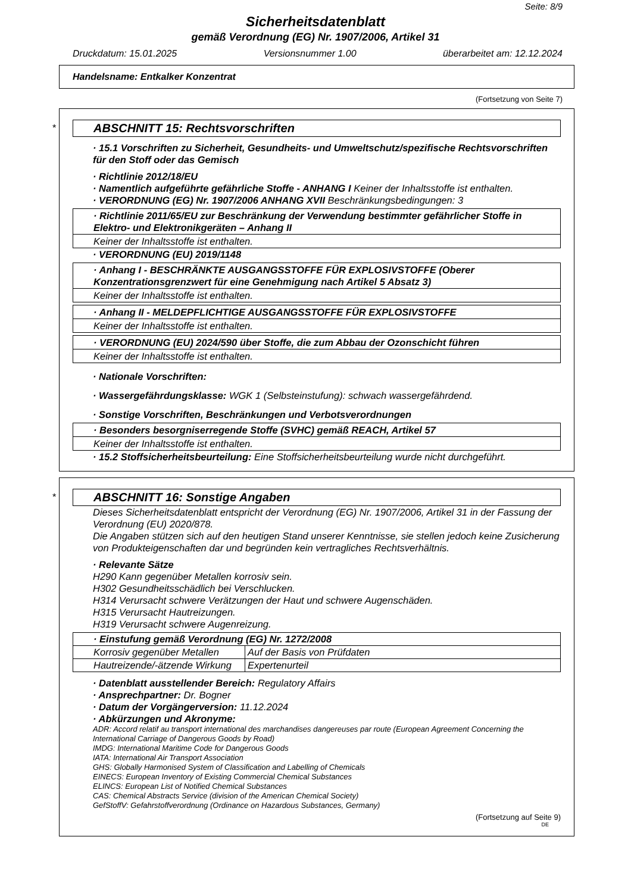Seite: 8/9
Sicherheitsdatenblatt
gemäß Verordnung (EG) Nr. 1907/2006, Artikel 31
Druckdatum: 15.01.2025 Versionsnummer 1.00 überarbeitet am: 12.12.2024
Handelsname: Entkalker Konzentrat
(Fortsetzung von Seite 7)
*
ABSCHNITT 15: Rechtsvorschriften
· 15.1 Vorschriften zu Sicherheit, Gesundheits- und Umweltschutz/spezifische Rechtsvorschriften für den Stoff oder das Gemisch
· Richtlinie 2012/18/EU
· Namentlich aufgeführte gefährliche Stoffe - ANHANG I Keiner der Inhaltsstoffe ist enthalten.
· VERORDNUNG (EG) Nr. 1907/2006 ANHANG XVII Beschränkungsbedingungen: 3
· Richtlinie 2011/65/EU zur Beschränkung der Verwendung bestimmter gefährlicher Stoffe in Elektro- und Elektronikgeräten – Anhang II
Keiner der Inhaltsstoffe ist enthalten.
· VERORDNUNG (EU) 2019/1148
· Anhang I - BESCHRÄNKTE AUSGANGSSTOFFE FÜR EXPLOSIVSTOFFE (Oberer Konzentrationsgrenzwert für eine Genehmigung nach Artikel 5 Absatz 3)
Keiner der Inhaltsstoffe ist enthalten.
· Anhang II - MELDEPFLICHTIGE AUSGANGSSTOFFE FÜR EXPLOSIVSTOFFE
Keiner der Inhaltsstoffe ist enthalten.
· VERORDNUNG (EU) 2024/590 über Stoffe, die zum Abbau der Ozonschicht führen
Keiner der Inhaltsstoffe ist enthalten.
· Nationale Vorschriften:
· Wassergefährdungsklasse: WGK 1 (Selbsteinstufung): schwach wassergefährdend.
· Sonstige Vorschriften, Beschränkungen und Verbotsverordnungen
· Besonders besorgniserregende Stoffe (SVHC) gemäß REACH, Artikel 57
Keiner der Inhaltsstoffe ist enthalten.
· 15.2 Stoffsicherheitsbeurteilung: Eine Stoffsicherheitsbeurteilung wurde nicht durchgeführt.
*
ABSCHNITT 16: Sonstige Angaben
Dieses Sicherheitsdatenblatt entspricht der Verordnung (EG) Nr. 1907/2006, Artikel 31 in der Fassung der Verordnung (EU) 2020/878.
Die Angaben stützen sich auf den heutigen Stand unserer Kenntnisse, sie stellen jedoch keine Zusicherung von Produkteigenschaften dar und begründen kein vertragliches Rechtsverhältnis.
· Relevante Sätze
H290 Kann gegenüber Metallen korrosiv sein.
H302 Gesundheitsschädlich bei Verschlucken.
H314 Verursacht schwere Verätzungen der Haut und schwere Augenschäden.
H315 Verursacht Hautreizungen.
H319 Verursacht schwere Augenreizung.
| · Einstufung gemäß Verordnung (EG) Nr. 1272/2008 | |
| Korrosiv gegenüber Metallen | Auf der Basis von Prüfdaten |
| Hautreizende/-ätzende Wirkung | Expertenurteil |
· Datenblatt ausstellender Bereich: Regulatory Affairs
· Ansprechpartner: Dr. Bogner
· Datum der Vorgängerversion: 11.12.2024
· Abkürzungen und Akronyme:
ADR: Accord relatif au transport international des marchandises dangereuses par route (European Agreement Concerning the International Carriage of Dangerous Goods by Road)
IMDG: International Maritime Code for Dangerous Goods
IATA: International Air Transport Association
GHS: Globally Harmonised System of Classification and Labelling of Chemicals
EINECS: European Inventory of Existing Commercial Chemical Substances
ELINCS: European List of Notified Chemical Substances
CAS: Chemical Abstracts Service (division of the American Chemical Society)
GefStoffV: Gefahrstoffverordnung (Ordinance on Hazardous Substances, Germany)
(Fortsetzung auf Seite 9)
DE